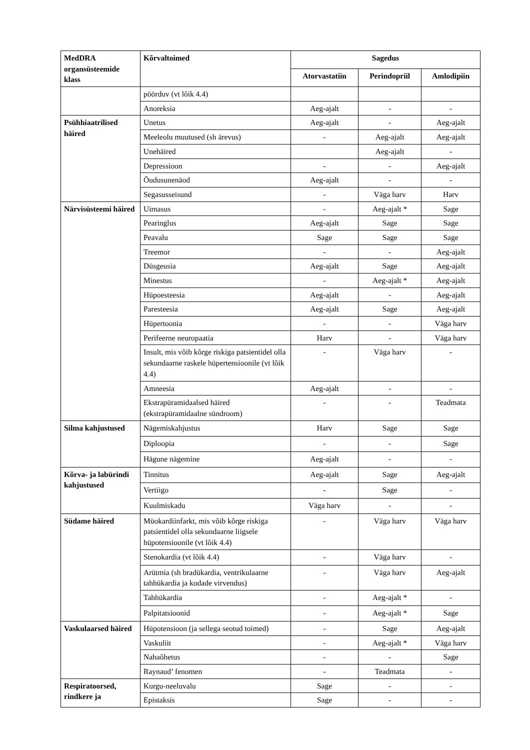| MedDRA organsüsteemide klass | Kõrvaltoimed | Sagedus | | |
| --- | --- | --- | --- | --- |
| | | Atorvastatiin | Perindopriil | Amlodipiin |
| | pöörduv (vt lõik 4.4) | | | |
| | Anoreksia | Aeg-ajalt | - | - |
| Psühhiaatrilised häired | Unetus | Aeg-ajalt | - | Aeg-ajalt |
| | Meeleolu muutused (sh ärevus) | - | Aeg-ajalt | Aeg-ajalt |
| | Unehäired | | Aeg-ajalt | - |
| | Depressioon | - | - | Aeg-ajalt |
| | Õudusunenäod | Aeg-ajalt | - | - |
| | Segasusseisund | - | Väga harv | Harv |
| Närvisüsteemi häired | Uimasus | - | Aeg-ajalt * | Sage |
| | Pearinglus | Aeg-ajalt | Sage | Sage |
| | Peavalu | Sage | Sage | Sage |
| | Treemor | - | - | Aeg-ajalt |
| | Düsgeusia | Aeg-ajalt | Sage | Aeg-ajalt |
| | Minestus | - | Aeg-ajalt * | Aeg-ajalt |
| | Hüpoesteesia | Aeg-ajalt | - | Aeg-ajalt |
| | Paresteesia | Aeg-ajalt | Sage | Aeg-ajalt |
| | Hüpertoonia | - | - | Väga harv |
| | Perifeerne neuropaatia | Harv | - | Väga harv |
| | Insult, mis võib kõrge riskiga patsientidel olla sekundaarne raskele hüpertensioonile (vt lõik 4.4) | - | Väga harv | - |
| | Amneesia | Aeg-ajalt | - | - |
| | Ekstrapüramidaalsed häired (ekstrapüramidaalne sündroom) | - | - | Teadmata |
| Silma kahjustused | Nägemiskahjustus | Harv | Sage | Sage |
| | Diploopia | - | - | Sage |
| | Hägune nägemine | Aeg-ajalt | - | - |
| Kõrva- ja labürindi kahjustused | Tinnitus | Aeg-ajalt | Sage | Aeg-ajalt |
| | Vertiigo | - | Sage | - |
| | Kuulmiskadu | Väga harv | - | - |
| Südame häired | Müokardiinfarkt, mis võib kõrge riskiga patsientidel olla sekundaarne liigsele hüpotensioonile (vt lõik 4.4) | - | Väga harv | Väga harv |
| | Stenokardia (vt lõik 4.4) | - | Väga harv | - |
| | Arütmia (sh bradükardia, ventrikulaarne tahhükardia ja kodade virvendus) | - | Väga harv | Aeg-ajalt |
| | Tahhükardia | - | Aeg-ajalt * | - |
| | Palpitatsioonid | - | Aeg-ajalt * | Sage |
| Vaskulaarsed häired | Hüpotensioon (ja sellega seotud toimed) | - | Sage | Aeg-ajalt |
| | Vaskuliit | - | Aeg-ajalt * | Väga harv |
| | Nahaõhetus | - | - | Sage |
| | Raynaud’ fenomen | - | Teadmata | - |
| Respiratoorsed, rindkere ja | Kurgu-neeluvalu | Sage | - | - |
| | Epistaksis | Sage | - | - |